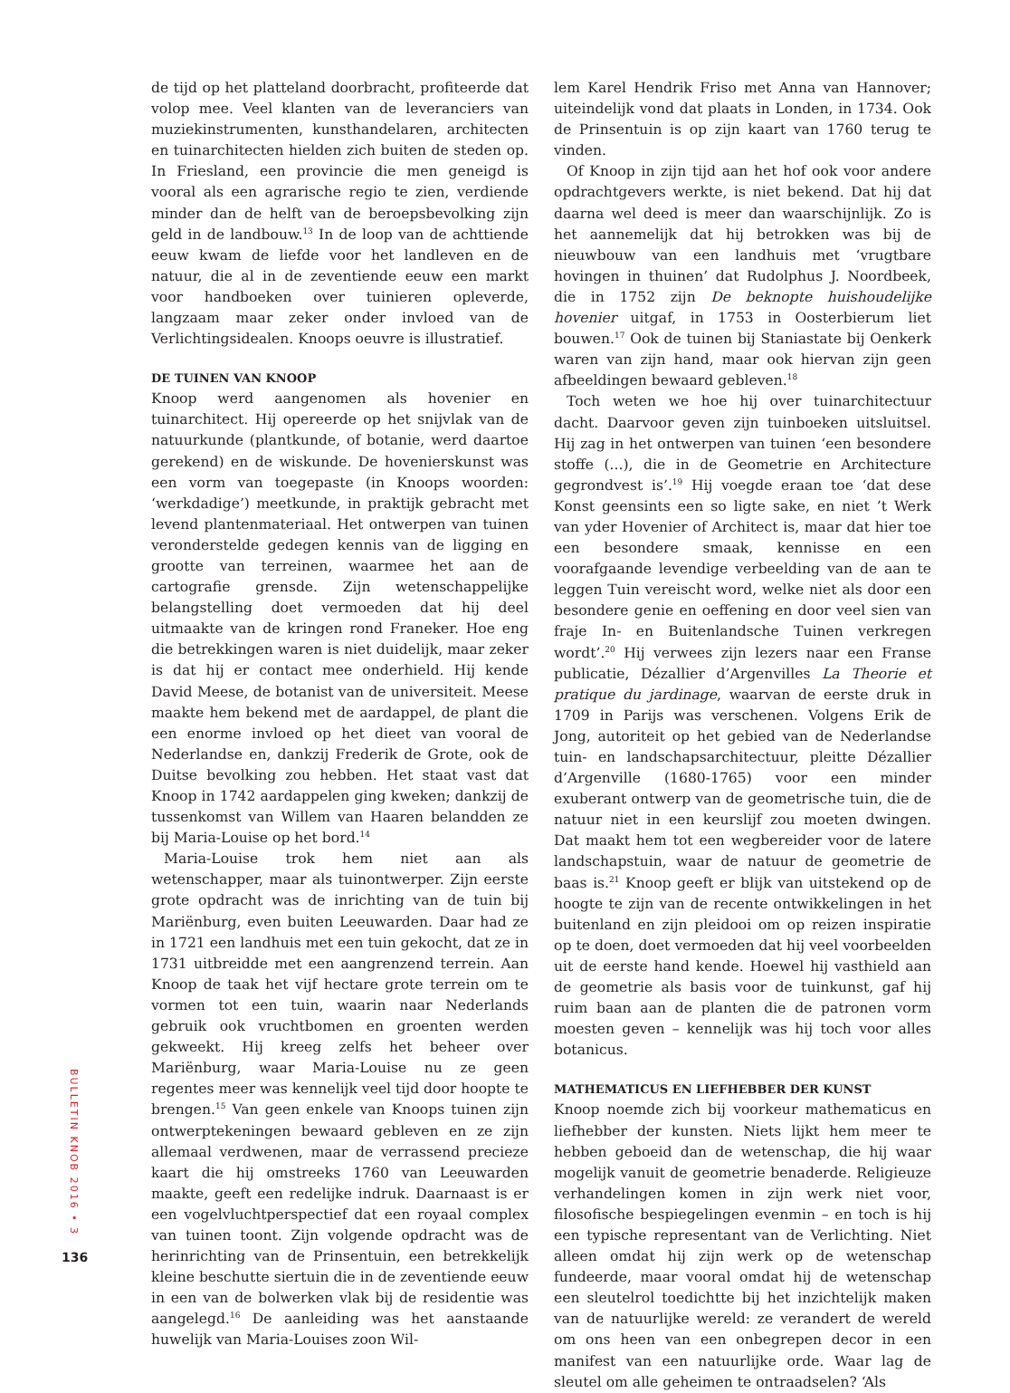de tijd op het platteland doorbracht, profiteerde dat volop mee. Veel klanten van de leveranciers van muziekinstrumenten, kunsthandelaren, architecten en tuinarchitecten hielden zich buiten de steden op. In Friesland, een provincie die men geneigd is vooral als een agrarische regio te zien, verdiende minder dan de helft van de beroepsbevolking zijn geld in de landbouw.<sup>13</sup> In de loop van de achttiende eeuw kwam de liefde voor het landleven en de natuur, die al in de zeventiende eeuw een markt voor handboeken over tuinieren opleverde, langzaam maar zeker onder invloed van de Verlichtingsidealen. Knoops oeuvre is illustratief.
DE TUINEN VAN KNOOP
Knoop werd aangenomen als hovenier en tuinarchitect. Hij opereerde op het snijvlak van de natuurkunde (plantkunde, of botanie, werd daartoe gerekend) en de wiskunde. De hovenierskunst was een vorm van toegepaste (in Knoops woorden: ‘werkdadige’) meetkunde, in praktijk gebracht met levend plantenmateriaal. Het ontwerpen van tuinen veronderstelde gedegen kennis van de ligging en grootte van terreinen, waarmee het aan de cartografie grensde. Zijn wetenschappelijke belangstelling doet vermoeden dat hij deel uitmaakte van de kringen rond Franeker. Hoe eng die betrekkingen waren is niet duidelijk, maar zeker is dat hij er contact mee onderhield. Hij kende David Meese, de botanist van de universiteit. Meese maakte hem bekend met de aardappel, de plant die een enorme invloed op het dieet van vooral de Nederlandse en, dankzij Frederik de Grote, ook de Duitse bevolking zou hebben. Het staat vast dat Knoop in 1742 aardappelen ging kweken; dankzij de tussenkomst van Willem van Haaren belandden ze bij Maria-Louise op het bord.<sup>14</sup>
Maria-Louise trok hem niet aan als wetenschapper, maar als tuinontwerper. Zijn eerste grote opdracht was de inrichting van de tuin bij Mariënburg, even buiten Leeuwarden. Daar had ze in 1721 een landhuis met een tuin gekocht, dat ze in 1731 uitbreidde met een aangrenzend terrein. Aan Knoop de taak het vijf hectare grote terrein om te vormen tot een tuin, waarin naar Nederlands gebruik ook vruchtbomen en groenten werden gekweekt. Hij kreeg zelfs het beheer over Mariënburg, waar Maria-Louise nu ze geen regentes meer was kennelijk veel tijd door hoopte te brengen.<sup>15</sup> Van geen enkele van Knoops tuinen zijn ontwerptekeningen bewaard gebleven en ze zijn allemaal verdwenen, maar de verrassend precieze kaart die hij omstreeks 1760 van Leeuwarden maakte, geeft een redelijke indruk. Daarnaast is er een vogelvluchtperspectief dat een royaal complex van tuinen toont. Zijn volgende opdracht was de herinrichting van de Prinsentuin, een betrekkelijk kleine beschutte siertuin die in de zeventiende eeuw in een van de bolwerken vlak bij de residentie was aangelegd.<sup>16</sup> De aanleiding was het aanstaande huwelijk van Maria-Louises zoon Wil-
lem Karel Hendrik Friso met Anna van Hannover; uiteindelijk vond dat plaats in Londen, in 1734. Ook de Prinsentuin is op zijn kaart van 1760 terug te vinden.
Of Knoop in zijn tijd aan het hof ook voor andere opdrachtgevers werkte, is niet bekend. Dat hij dat daarna wel deed is meer dan waarschijnlijk. Zo is het aannemelijk dat hij betrokken was bij de nieuwbouw van een landhuis met ‘vrugtbare hovingen in thuinen’ dat Rudolphus J. Noordbeek, die in 1752 zijn De beknopte huishoudelijke hovenier uitgaf, in 1753 in Oosterbierum liet bouwen.<sup>17</sup> Ook de tuinen bij Staniastate bij Oenkerk waren van zijn hand, maar ook hiervan zijn geen afbeeldingen bewaard gebleven.<sup>18</sup>
Toch weten we hoe hij over tuinarchitectuur dacht. Daarvoor geven zijn tuinboeken uitsluitsel. Hij zag in het ontwerpen van tuinen ‘een besondere stoffe (...), die in de Geometrie en Architecture gegrondvest is’.<sup>19</sup> Hij voegde eraan toe ‘dat dese Konst geensints een so ligte sake, en niet ’t Werk van yder Hovenier of Architect is, maar dat hier toe een besondere smaak, kennisse en een voorafgaande levendige verbeelding van de aan te leggen Tuin vereischt word, welke niet als door een besondere genie en oeffening en door veel sien van fraje In- en Buitenlandsche Tuinen verkregen wordt’.<sup>20</sup> Hij verwees zijn lezers naar een Franse publicatie, Dézallier d’Argenvilles La Theorie et pratique du jardinage, waarvan de eerste druk in 1709 in Parijs was verschenen. Volgens Erik de Jong, autoriteit op het gebied van de Nederlandse tuin- en landschapsarchitectuur, pleitte Dézallier d’Argenville (1680-1765) voor een minder exuberant ontwerp van de geometrische tuin, die de natuur niet in een keurslijf zou moeten dwingen. Dat maakt hem tot een wegbereider voor de latere landschapstuin, waar de natuur de geometrie de baas is.<sup>21</sup> Knoop geeft er blijk van uitstekend op de hoogte te zijn van de recente ontwikkelingen in het buitenland en zijn pleidooi om op reizen inspiratie op te doen, doet vermoeden dat hij veel voorbeelden uit de eerste hand kende. Hoewel hij vasthield aan de geometrie als basis voor de tuinkunst, gaf hij ruim baan aan de planten die de patronen vorm moesten geven – kennelijk was hij toch voor alles botanicus.
MATHEMATICUS EN LIEFHEBBER DER KUNST
Knoop noemde zich bij voorkeur mathematicus en liefhebber der kunsten. Niets lijkt hem meer te hebben geboeid dan de wetenschap, die hij waar mogelijk vanuit de geometrie benaderde. Religieuze verhandelingen komen in zijn werk niet voor, filosofische bespiegelingen evenmin – en toch is hij een typische representant van de Verlichting. Niet alleen omdat hij zijn werk op de wetenschap fundeerde, maar vooral omdat hij de wetenschap een sleutelrol toedichtte bij het inzichtelijk maken van de natuurlijke wereld: ze verandert de wereld om ons heen van een onbegrepen decor in een manifest van een natuurlijke orde. Waar lag de sleutel om alle geheimen te ontraadselen? ‘Als
BULLETIN KNOB 2016 • 3
136